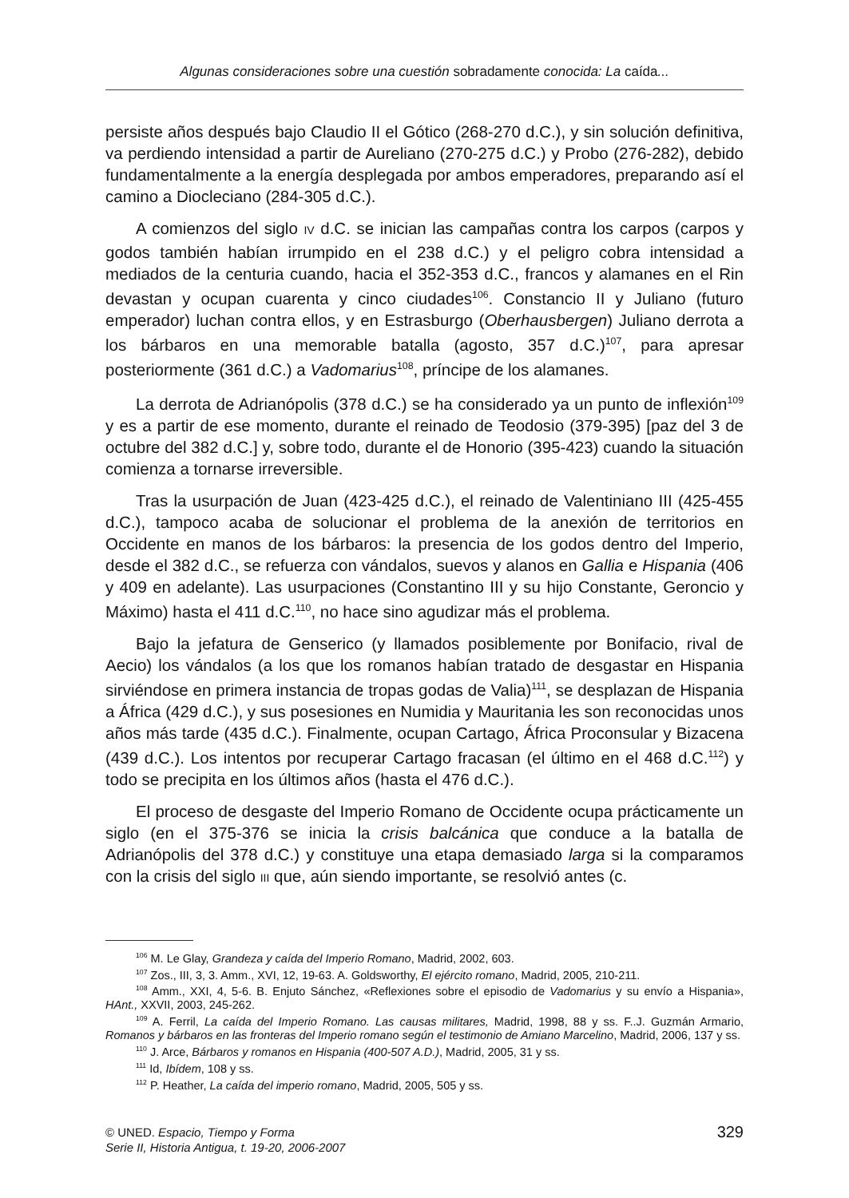Algunas consideraciones sobre una cuestión sobradamente conocida: La caída...
persiste años después bajo Claudio II el Gótico (268-270 d.C.), y sin solución definitiva, va perdiendo intensidad a partir de Aureliano (270-275 d.C.) y Probo (276-282), debido fundamentalmente a la energía desplegada por ambos emperadores, preparando así el camino a Diocleciano (284-305 d.C.).
A comienzos del siglo IV d.C. se inician las campañas contra los carpos (carpos y godos también habían irrumpido en el 238 d.C.) y el peligro cobra intensidad a mediados de la centuria cuando, hacia el 352-353 d.C., francos y alamanes en el Rin devastan y ocupan cuarenta y cinco ciudades<sup>106</sup>. Constancio II y Juliano (futuro emperador) luchan contra ellos, y en Estrasburgo (Oberhausbergen) Juliano derrota a los bárbaros en una memorable batalla (agosto, 357 d.C.)<sup>107</sup>, para apresar posteriormente (361 d.C.) a Vadomarius<sup>108</sup>, príncipe de los alamanes.
La derrota de Adrianópolis (378 d.C.) se ha considerado ya un punto de inflexión<sup>109</sup> y es a partir de ese momento, durante el reinado de Teodosio (379-395) [paz del 3 de octubre del 382 d.C.] y, sobre todo, durante el de Honorio (395-423) cuando la situación comienza a tornarse irreversible.
Tras la usurpación de Juan (423-425 d.C.), el reinado de Valentiniano III (425-455 d.C.), tampoco acaba de solucionar el problema de la anexión de territorios en Occidente en manos de los bárbaros: la presencia de los godos dentro del Imperio, desde el 382 d.C., se refuerza con vándalos, suevos y alanos en Gallia e Hispania (406 y 409 en adelante). Las usurpaciones (Constantino III y su hijo Constante, Geroncio y Máximo) hasta el 411 d.C.<sup>110</sup>, no hace sino agudizar más el problema.
Bajo la jefatura de Genserico (y llamados posiblemente por Bonifacio, rival de Aecio) los vándalos (a los que los romanos habían tratado de desgastar en Hispania sirviéndose en primera instancia de tropas godas de Valia)<sup>111</sup>, se desplazan de Hispania a África (429 d.C.), y sus posesiones en Numidia y Mauritania les son reconocidas unos años más tarde (435 d.C.). Finalmente, ocupan Cartago, África Proconsular y Bizacena (439 d.C.). Los intentos por recuperar Cartago fracasan (el último en el 468 d.C.<sup>112</sup>) y todo se precipita en los últimos años (hasta el 476 d.C.).
El proceso de desgaste del Imperio Romano de Occidente ocupa prácticamente un siglo (en el 375-376 se inicia la crisis balcánica que conduce a la batalla de Adrianópolis del 378 d.C.) y constituye una etapa demasiado larga si la comparamos con la crisis del siglo III que, aún siendo importante, se resolvió antes (c.
<sup>106</sup> M. Le Glay, Grandeza y caída del Imperio Romano, Madrid, 2002, 603.
<sup>107</sup> Zos., III, 3, 3. Amm., XVI, 12, 19-63. A. Goldsworthy, El ejército romano, Madrid, 2005, 210-211.
<sup>108</sup> Amm., XXI, 4, 5-6. B. Enjuto Sánchez, «Reflexiones sobre el episodio de Vadomarius y su envío a Hispania», HAnt., XXVII, 2003, 245-262.
<sup>109</sup> A. Ferril, La caída del Imperio Romano. Las causas militares, Madrid, 1998, 88 y ss. F..J. Guzmán Armario, Romanos y bárbaros en las fronteras del Imperio romano según el testimonio de Amiano Marcelino, Madrid, 2006, 137 y ss.
<sup>110</sup> J. Arce, Bárbaros y romanos en Hispania (400-507 A.D.), Madrid, 2005, 31 y ss.
<sup>111</sup> Id, Ibídem, 108 y ss.
<sup>112</sup> P. Heather, La caída del imperio romano, Madrid, 2005, 505 y ss.
© UNED. Espacio, Tiempo y Forma
Serie II, Historia Antigua, t. 19-20, 2006-2007
329